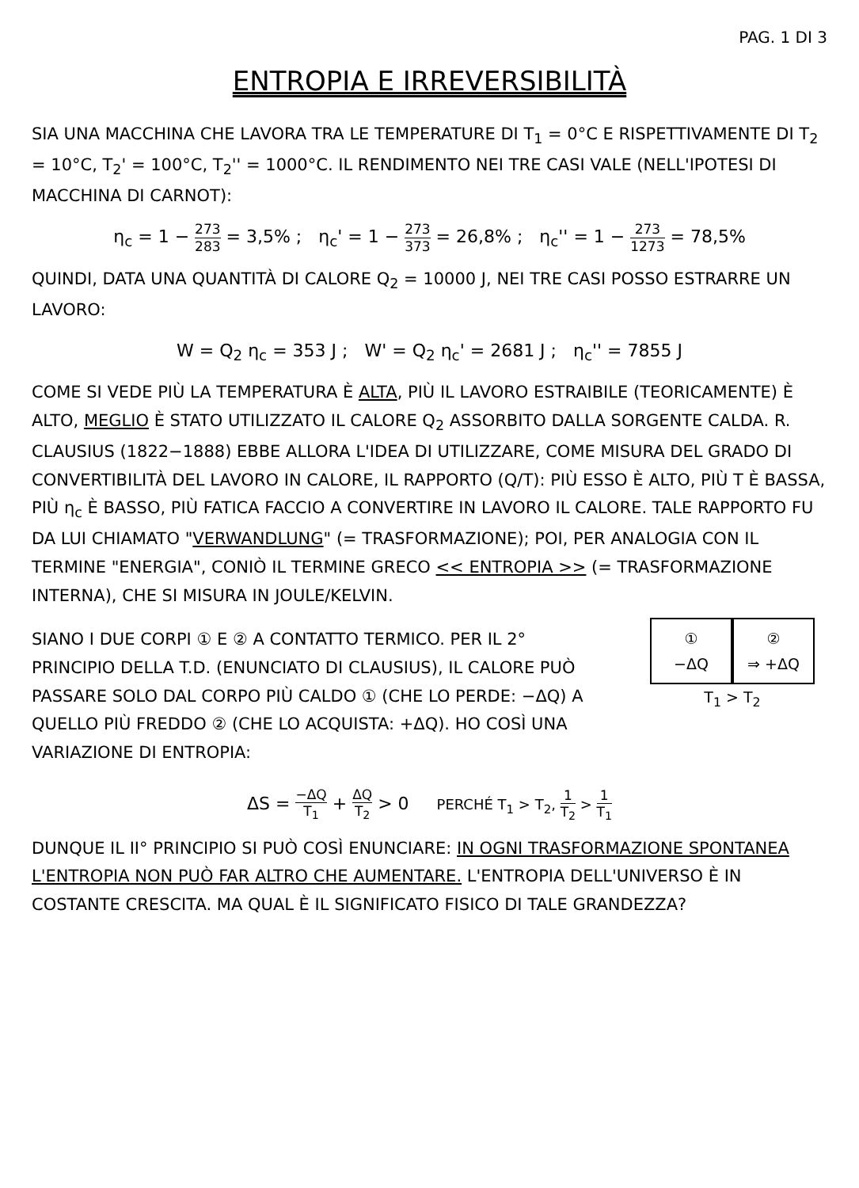PAG. 1 DI 3
ENTROPIA E IRREVERSIBILITÀ
SIA UNA MACCHINA CHE LAVORA TRA LE TEMPERATURE DI T<sub>1</sub> = 0°C E RISPETTIVAMENTE DI T<sub>2</sub> = 10°C, T<sub>2</sub>' = 100°C, T<sub>2</sub>'' = 1000°C. IL RENDIMENTO NEI TRE CASI VALE (NELL'IPOTESI DI MACCHINA DI CARNOT):
η<sub>c</sub> = 1 − 273 283 = 3,5% ; η<sub>c</sub>' = 1 − 273 373 = 26,8% ; η<sub>c</sub>'' = 1 − 273 1273 = 78,5%
QUINDI, DATA UNA QUANTITÀ DI CALORE Q<sub>2</sub> = 10000 J, NEI TRE CASI POSSO ESTRARRE UN LAVORO:
W = Q<sub>2</sub> η<sub>c</sub> = 353 J ; W' = Q<sub>2</sub> η<sub>c</sub>' = 2681 J ; η<sub>c</sub>'' = 7855 J
COME SI VEDE PIÙ LA TEMPERATURA È ALTA, PIÙ IL LAVORO ESTRAIBILE (TEORICAMENTE) È ALTO, MEGLIO È STATO UTILIZZATO IL CALORE Q<sub>2</sub> ASSORBITO DALLA SORGENTE CALDA. R. CLAUSIUS (1822−1888) EBBE ALLORA L'IDEA DI UTILIZZARE, COME MISURA DEL GRADO DI CONVERTIBILITÀ DEL LAVORO IN CALORE, IL RAPPORTO (Q/T): PIÙ ESSO È ALTO, PIÙ T È BASSA, PIÙ η<sub>c</sub> È BASSO, PIÙ FATICA FACCIO A CONVERTIRE IN LAVORO IL CALORE. TALE RAPPORTO FU DA LUI CHIAMATO "VERWANDLUNG" (= TRASFORMAZIONE); POI, PER ANALOGIA CON IL TERMINE "ENERGIA", CONIÒ IL TERMINE GRECO << ENTROPIA >> (= TRASFORMAZIONE INTERNA), CHE SI MISURA IN JOULE/KELVIN.
SIANO I DUE CORPI ① E ② A CONTATTO TERMICO. PER IL 2° PRINCIPIO DELLA T.D. (ENUNCIATO DI CLAUSIUS), IL CALORE PUÒ PASSARE SOLO DAL CORPO PIÙ CALDO ① (CHE LO PERDE: −ΔQ) A QUELLO PIÙ FREDDO ② (CHE LO ACQUISTA: +ΔQ). HO COSÌ UNA VARIAZIONE DI ENTROPIA:
①
−ΔQ
②
⇒ +ΔQ
T<sub>1</sub> > T<sub>2</sub>
ΔS = −ΔQ T<sub>1</sub> + ΔQ T<sub>2</sub> > 0 PERCHÉ T<sub>1</sub> > T<sub>2</sub>, 1 T<sub>2</sub> > 1 T<sub>1</sub>
DUNQUE IL II° PRINCIPIO SI PUÒ COSÌ ENUNCIARE: IN OGNI TRASFORMAZIONE SPONTANEA L'ENTROPIA NON PUÒ FAR ALTRO CHE AUMENTARE. L'ENTROPIA DELL'UNIVERSO È IN COSTANTE CRESCITA. MA QUAL È IL SIGNIFICATO FISICO DI TALE GRANDEZZA?